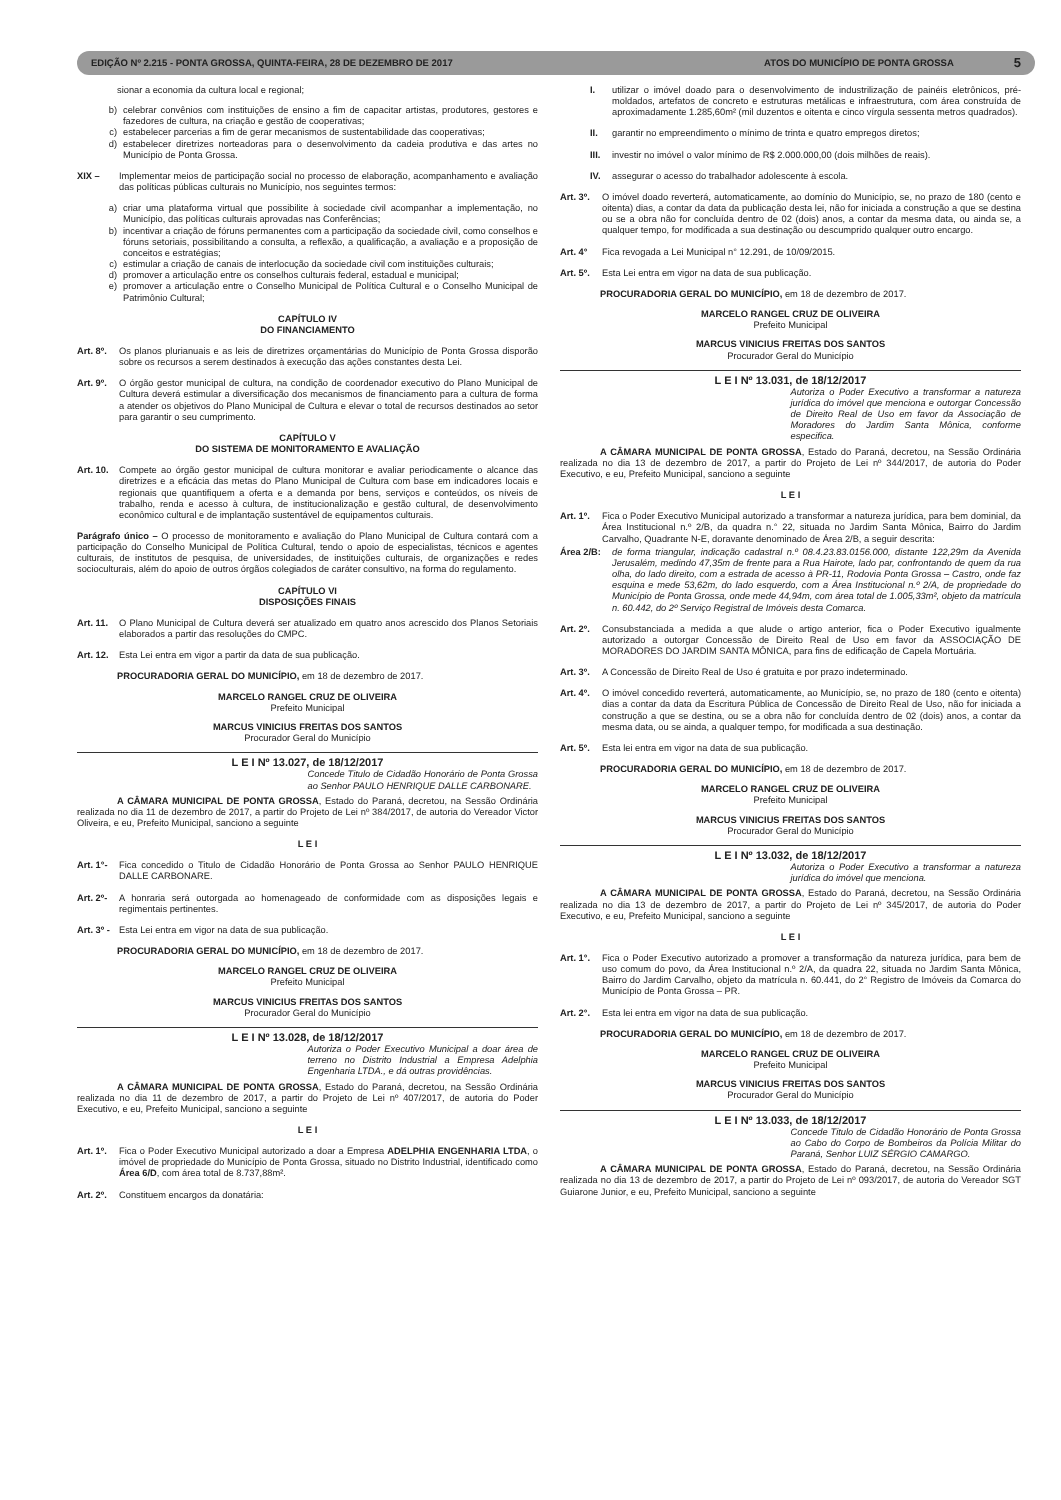EDIÇÃO Nº 2.215 - PONTA GROSSA, QUINTA-FEIRA, 28 DE DEZEMBRO DE 2017 ATOS DO MUNICÍPIO DE PONTA GROSSA 5
sionar a economia da cultura local e regional;
b) celebrar convênios com instituições de ensino a fim de capacitar artistas, produtores, gestores e fazedores de cultura, na criação e gestão de cooperativas;
c) estabelecer parcerias a fim de gerar mecanismos de sustentabilidade das cooperativas;
d) estabelecer diretrizes norteadoras para o desenvolvimento da cadeia produtiva e das artes no Município de Ponta Grossa.
XIX – Implementar meios de participação social no processo de elaboração, acompanhamento e avaliação das políticas públicas culturais no Município, nos seguintes termos:
a) criar uma plataforma virtual que possibilite à sociedade civil acompanhar a implementação, no Município, das políticas culturais aprovadas nas Conferências;
b) incentivar a criação de fóruns permanentes com a participação da sociedade civil, como conselhos e fóruns setoriais, possibilitando a consulta, a reflexão, a qualificação, a avaliação e a proposição de conceitos e estratégias;
c) estimular a criação de canais de interlocução da sociedade civil com instituições culturais;
d) promover a articulação entre os conselhos culturais federal, estadual e municipal;
e) promover a articulação entre o Conselho Municipal de Política Cultural e o Conselho Municipal de Patrimônio Cultural;
CAPÍTULO IV
DO FINANCIAMENTO
Art. 8º. Os planos plurianuais e as leis de diretrizes orçamentárias do Município de Ponta Grossa disporão sobre os recursos a serem destinados à execução das ações constantes desta Lei.
Art. 9º. O órgão gestor municipal de cultura, na condição de coordenador executivo do Plano Municipal de Cultura deverá estimular a diversificação dos mecanismos de financiamento para a cultura de forma a atender os objetivos do Plano Municipal de Cultura e elevar o total de recursos destinados ao setor para garantir o seu cumprimento.
CAPÍTULO V
DO SISTEMA DE MONITORAMENTO E AVALIAÇÃO
Art. 10. Compete ao órgão gestor municipal de cultura monitorar e avaliar periodicamente o alcance das diretrizes e a eficácia das metas do Plano Municipal de Cultura com base em indicadores locais e regionais que quantifiquem a oferta e a demanda por bens, serviços e conteúdos, os níveis de trabalho, renda e acesso à cultura, de institucionalização e gestão cultural, de desenvolvimento econômico cultural e de implantação sustentável de equipamentos culturais.
Parágrafo único – O processo de monitoramento e avaliação do Plano Municipal de Cultura contará com a participação do Conselho Municipal de Política Cultural, tendo o apoio de especialistas, técnicos e agentes culturais, de institutos de pesquisa, de universidades, de instituições culturais, de organizações e redes socioculturais, além do apoio de outros órgãos colegiados de caráter consultivo, na forma do regulamento.
CAPÍTULO VI
DISPOSIÇÕES FINAIS
Art. 11. O Plano Municipal de Cultura deverá ser atualizado em quatro anos acrescido dos Planos Setoriais elaborados a partir das resoluções do CMPC.
Art. 12. Esta Lei entra em vigor a partir da data de sua publicação.
PROCURADORIA GERAL DO MUNICÍPIO, em 18 de dezembro de 2017.
MARCELO RANGEL CRUZ DE OLIVEIRA
Prefeito Municipal
MARCUS VINICIUS FREITAS DOS SANTOS
Procurador Geral do Município
L E I Nº 13.027, de 18/12/2017
Concede Titulo de Cidadão Honorário de Ponta Grossa ao Senhor PAULO HENRIQUE DALLE CARBONARE.
A CÂMARA MUNICIPAL DE PONTA GROSSA, Estado do Paraná, decretou, na Sessão Ordinária realizada no dia 11 de dezembro de 2017, a partir do Projeto de Lei nº 384/2017, de autoria do Vereador Victor Oliveira, e eu, Prefeito Municipal, sanciono a seguinte
L E I
Art. 1°- Fica concedido o Titulo de Cidadão Honorário de Ponta Grossa ao Senhor PAULO HENRIQUE DALLE CARBONARE.
Art. 2º- A honraria será outorgada ao homenageado de conformidade com as disposições legais e regimentais pertinentes.
Art. 3º - Esta Lei entra em vigor na data de sua publicação.
PROCURADORIA GERAL DO MUNICÍPIO, em 18 de dezembro de 2017.
MARCELO RANGEL CRUZ DE OLIVEIRA
Prefeito Municipal
MARCUS VINICIUS FREITAS DOS SANTOS
Procurador Geral do Município
L E I Nº 13.028, de 18/12/2017
Autoriza o Poder Executivo Municipal a doar área de terreno no Distrito Industrial a Empresa Adelphia Engenharia LTDA., e dá outras providências.
A CÂMARA MUNICIPAL DE PONTA GROSSA, Estado do Paraná, decretou, na Sessão Ordinária realizada no dia 11 de dezembro de 2017, a partir do Projeto de Lei nº 407/2017, de autoria do Poder Executivo, e eu, Prefeito Municipal, sanciono a seguinte
L E I
Art. 1º. Fica o Poder Executivo Municipal autorizado a doar a Empresa ADELPHIA ENGENHARIA LTDA, o imóvel de propriedade do Município de Ponta Grossa, situado no Distrito Industrial, identificado como Área 6/D, com área total de 8.737,88m².
Art. 2º. Constituem encargos da donatária:
I. utilizar o imóvel doado para o desenvolvimento de industrilização de painéis eletrônicos, pré-moldados, artefatos de concreto e estruturas metálicas e infraestrutura, com área construída de aproximadamente 1.285,60m² (mil duzentos e oitenta e cinco vírgula sessenta metros quadrados).
II. garantir no empreendimento o mínimo de trinta e quatro empregos diretos;
III. investir no imóvel o valor mínimo de R$ 2.000.000,00 (dois milhões de reais).
IV. assegurar o acesso do trabalhador adolescente à escola.
Art. 3º. O imóvel doado reverterá, automaticamente, ao domínio do Município, se, no prazo de 180 (cento e oitenta) dias, a contar da data da publicação desta lei, não for iniciada a construção a que se destina ou se a obra não for concluída dentro de 02 (dois) anos, a contar da mesma data, ou ainda se, a qualquer tempo, for modificada a sua destinação ou descumprido qualquer outro encargo.
Art. 4° Fica revogada a Lei Municipal n° 12.291, de 10/09/2015.
Art. 5º. Esta Lei entra em vigor na data de sua publicação.
PROCURADORIA GERAL DO MUNICÍPIO, em 18 de dezembro de 2017.
MARCELO RANGEL CRUZ DE OLIVEIRA
Prefeito Municipal
MARCUS VINICIUS FREITAS DOS SANTOS
Procurador Geral do Município
L E I Nº 13.031, de 18/12/2017
Autoriza o Poder Executivo a transformar a natureza jurídica do imóvel que menciona e outorgar Concessão de Direito Real de Uso em favor da Associação de Moradores do Jardim Santa Mônica, conforme especifica.
A CÂMARA MUNICIPAL DE PONTA GROSSA, Estado do Paraná, decretou, na Sessão Ordinária realizada no dia 13 de dezembro de 2017, a partir do Projeto de Lei nº 344/2017, de autoria do Poder Executivo, e eu, Prefeito Municipal, sanciono a seguinte
L E I
Art. 1º. Fica o Poder Executivo Municipal autorizado a transformar a natureza jurídica, para bem dominial, da Área Institucional n.º 2/B, da quadra n.° 22, situada no Jardim Santa Mônica, Bairro do Jardim Carvalho, Quadrante N-E, doravante denominado de Área 2/B, a seguir descrita:
Área 2/B: de forma triangular, indicação cadastral n.º 08.4.23.83.0156.000, distante 122,29m da Avenida Jerusalém, medindo 47,35m de frente para a Rua Hairote, lado par, confrontando de quem da rua olha, do lado direito, com a estrada de acesso à PR-11, Rodovia Ponta Grossa – Castro, onde faz esquina e mede 53,62m, do lado esquerdo, com a Área Institucional n.º 2/A, de propriedade do Município de Ponta Grossa, onde mede 44,94m, com área total de 1.005,33m², objeto da matrícula n. 60.442, do 2º Serviço Registral de Imóveis desta Comarca.
Art. 2º. Consubstanciada a medida a que alude o artigo anterior, fica o Poder Executivo igualmente autorizado a outorgar Concessão de Direito Real de Uso em favor da ASSOCIAÇÃO DE MORADORES DO JARDIM SANTA MÔNICA, para fins de edificação de Capela Mortuária.
Art. 3º. A Concessão de Direito Real de Uso é gratuita e por prazo indeterminado.
Art. 4º. O imóvel concedido reverterá, automaticamente, ao Município, se, no prazo de 180 (cento e oitenta) dias a contar da data da Escritura Pública de Concessão de Direito Real de Uso, não for iniciada a construção a que se destina, ou se a obra não for concluída dentro de 02 (dois) anos, a contar da mesma data, ou se ainda, a qualquer tempo, for modificada a sua destinação.
Art. 5º. Esta lei entra em vigor na data de sua publicação.
PROCURADORIA GERAL DO MUNICÍPIO, em 18 de dezembro de 2017.
MARCELO RANGEL CRUZ DE OLIVEIRA
Prefeito Municipal
MARCUS VINICIUS FREITAS DOS SANTOS
Procurador Geral do Município
L E I Nº 13.032, de 18/12/2017
Autoriza o Poder Executivo a transformar a natureza jurídica do imóvel que menciona.
A CÂMARA MUNICIPAL DE PONTA GROSSA, Estado do Paraná, decretou, na Sessão Ordinária realizada no dia 13 de dezembro de 2017, a partir do Projeto de Lei nº 345/2017, de autoria do Poder Executivo, e eu, Prefeito Municipal, sanciono a seguinte
L E I
Art. 1°. Fica o Poder Executivo autorizado a promover a transformação da natureza jurídica, para bem de uso comum do povo, da Área Institucional n.º 2/A, da quadra 22, situada no Jardim Santa Mônica, Bairro do Jardim Carvalho, objeto da matrícula n. 60.441, do 2° Registro de Imóveis da Comarca do Município de Ponta Grossa – PR.
Art. 2°. Esta lei entra em vigor na data de sua publicação.
PROCURADORIA GERAL DO MUNICÍPIO, em 18 de dezembro de 2017.
MARCELO RANGEL CRUZ DE OLIVEIRA
Prefeito Municipal
MARCUS VINICIUS FREITAS DOS SANTOS
Procurador Geral do Município
L E I Nº 13.033, de 18/12/2017
Concede Titulo de Cidadão Honorário de Ponta Grossa ao Cabo do Corpo de Bombeiros da Polícia Militar do Paraná, Senhor LUIZ SÉRGIO CAMARGO.
A CÂMARA MUNICIPAL DE PONTA GROSSA, Estado do Paraná, decretou, na Sessão Ordinária realizada no dia 13 de dezembro de 2017, a partir do Projeto de Lei nº 093/2017, de autoria do Vereador SGT Guiarone Junior, e eu, Prefeito Municipal, sanciono a seguinte